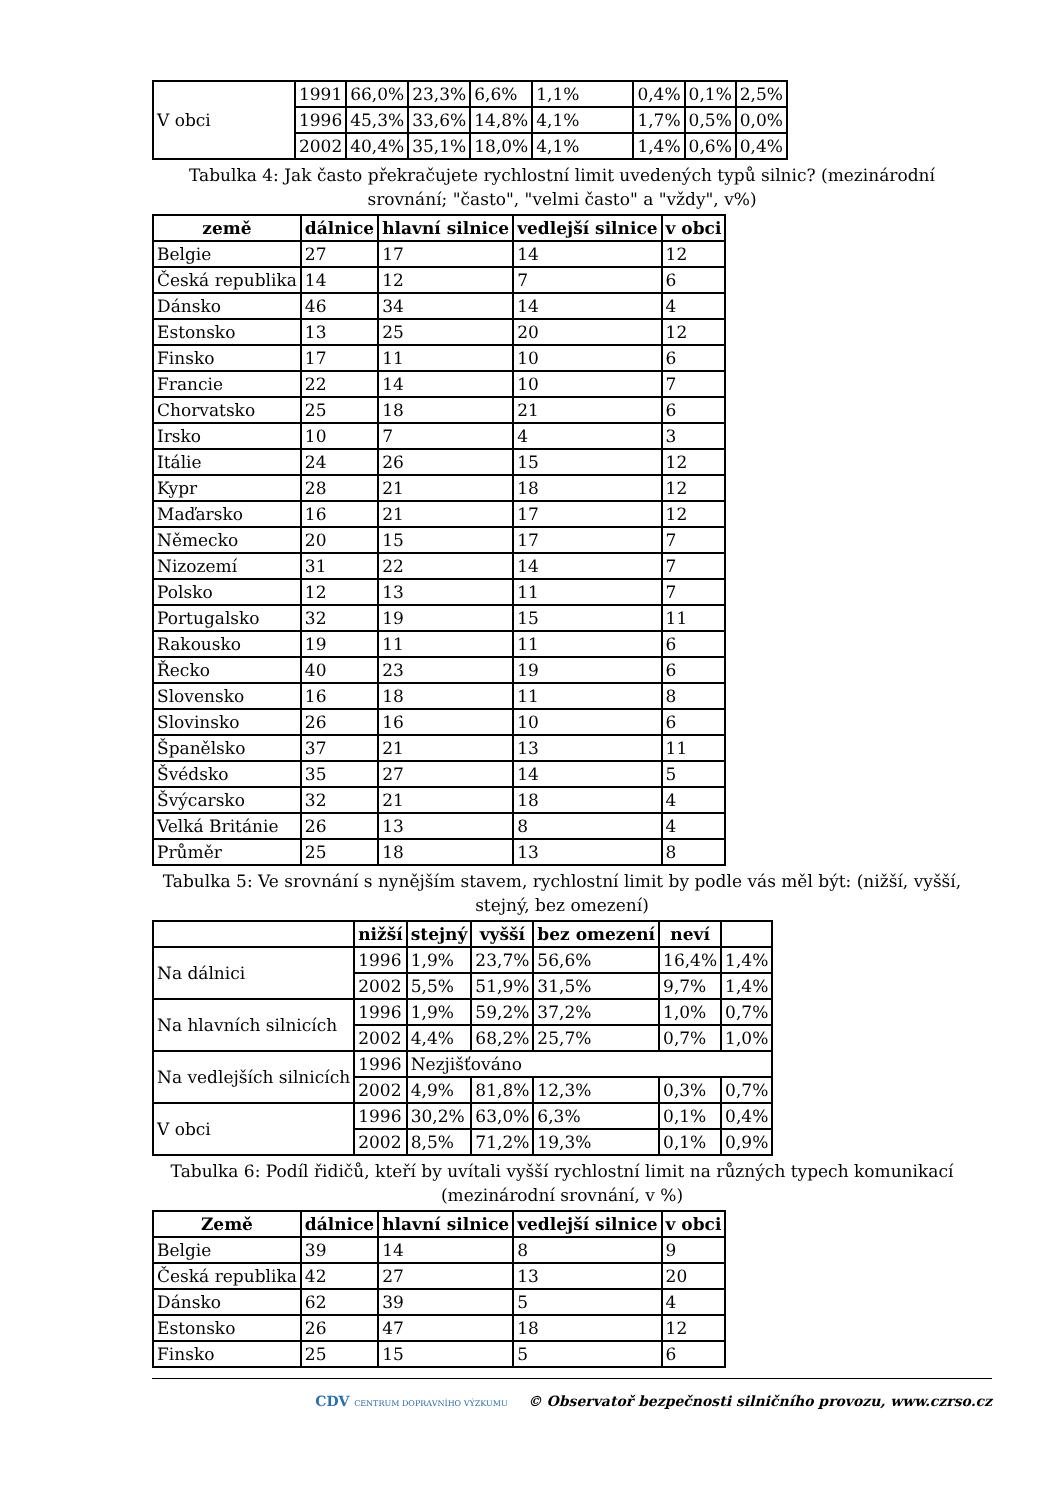| V obci | 1991 | 66,0% | 23,3% | 6,6% | 1,1% | 0,4% | 0,1% | 2,5% |
| | 1996 | 45,3% | 33,6% | 14,8% | 4,1% | 1,7% | 0,5% | 0,0% |
| | 2002 | 40,4% | 35,1% | 18,0% | 4,1% | 1,4% | 0,6% | 0,4% |
Tabulka 4: Jak často překračujete rychlostní limit uvedených typů silnic? (mezinárodní srovnání; "často", "velmi často" a "vždy", v%)
| země | dálnice | hlavní silnice | vedlejší silnice | v obci |
| --- | --- | --- | --- | --- |
| Belgie | 27 | 17 | 14 | 12 |
| Česká republika | 14 | 12 | 7 | 6 |
| Dánsko | 46 | 34 | 14 | 4 |
| Estonsko | 13 | 25 | 20 | 12 |
| Finsko | 17 | 11 | 10 | 6 |
| Francie | 22 | 14 | 10 | 7 |
| Chorvatsko | 25 | 18 | 21 | 6 |
| Irsko | 10 | 7 | 4 | 3 |
| Itálie | 24 | 26 | 15 | 12 |
| Kypr | 28 | 21 | 18 | 12 |
| Maďarsko | 16 | 21 | 17 | 12 |
| Německo | 20 | 15 | 17 | 7 |
| Nizozemí | 31 | 22 | 14 | 7 |
| Polsko | 12 | 13 | 11 | 7 |
| Portugalsko | 32 | 19 | 15 | 11 |
| Rakousko | 19 | 11 | 11 | 6 |
| Řecko | 40 | 23 | 19 | 6 |
| Slovensko | 16 | 18 | 11 | 8 |
| Slovinsko | 26 | 16 | 10 | 6 |
| Španělsko | 37 | 21 | 13 | 11 |
| Švédsko | 35 | 27 | 14 | 5 |
| Švýcarsko | 32 | 21 | 18 | 4 |
| Velká Británie | 26 | 13 | 8 | 4 |
| Průměr | 25 | 18 | 13 | 8 |
Tabulka 5: Ve srovnání s nynějším stavem, rychlostní limit by podle vás měl být: (nižší, vyšší, stejný, bez omezení)
| | nižší | stejný | vyšší | bez omezení | neví | |
| --- | --- | --- | --- | --- | --- | --- |
| Na dálnici | 1996 | 1,9% | 23,7% | 56,6% | 16,4% | 1,4% |
| | 2002 | 5,5% | 51,9% | 31,5% | 9,7% | 1,4% |
| Na hlavních silnicích | 1996 | 1,9% | 59,2% | 37,2% | 1,0% | 0,7% |
| | 2002 | 4,4% | 68,2% | 25,7% | 0,7% | 1,0% |
| Na vedlejších silnicích | 1996 | Nezjišťováno | | | | |
| | 2002 | 4,9% | 81,8% | 12,3% | 0,3% | 0,7% |
| V obci | 1996 | 30,2% | 63,0% | 6,3% | 0,1% | 0,4% |
| | 2002 | 8,5% | 71,2% | 19,3% | 0,1% | 0,9% |
Tabulka 6: Podíl řidičů, kteří by uvítali vyšší rychlostní limit na různých typech komunikací (mezinárodní srovnání, v %)
| Země | dálnice | hlavní silnice | vedlejší silnice | v obci |
| --- | --- | --- | --- | --- |
| Belgie | 39 | 14 | 8 | 9 |
| Česká republika | 42 | 27 | 13 | 20 |
| Dánsko | 62 | 39 | 5 | 4 |
| Estonsko | 26 | 47 | 18 | 12 |
| Finsko | 25 | 15 | 5 | 6 |
CDV CENTRUM DOPRAVNÍHO VÝZKUMU © Observatoř bezpečnosti silničního provozu, www.czrso.cz